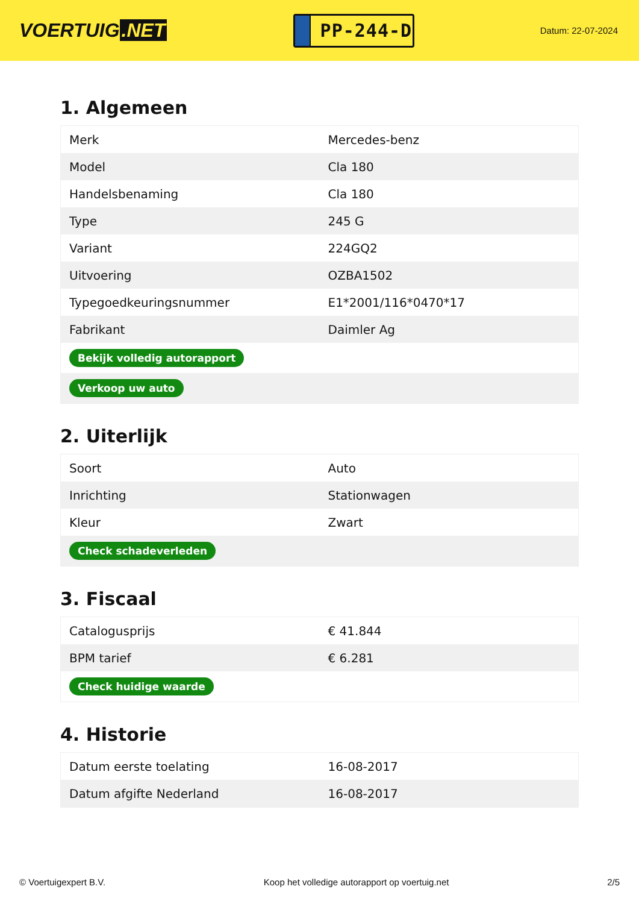VOERTUIG.NET
PP-244-D
Datum: 22-07-2024
1. Algemeen
| Merk | Mercedes-benz |
| Model | Cla 180 |
| Handelsbenaming | Cla 180 |
| Type | 245 G |
| Variant | 224GQ2 |
| Uitvoering | OZBA1502 |
| Typegoedkeuringsnummer | E1*2001/116*0470*17 |
| Fabrikant | Daimler Ag |
| Bekijk volledig autorapport | |
| Verkoop uw auto | |
2. Uiterlijk
| Soort | Auto |
| Inrichting | Stationwagen |
| Kleur | Zwart |
| Check schadeverleden | |
3. Fiscaal
| Catalogusprijs | € 41.844 |
| BPM tarief | € 6.281 |
| Check huidige waarde | |
4. Historie
| Datum eerste toelating | 16-08-2017 |
| Datum afgifte Nederland | 16-08-2017 |
© Voertuigexpert B.V. Koop het volledige autorapport op voertuig.net 2/5